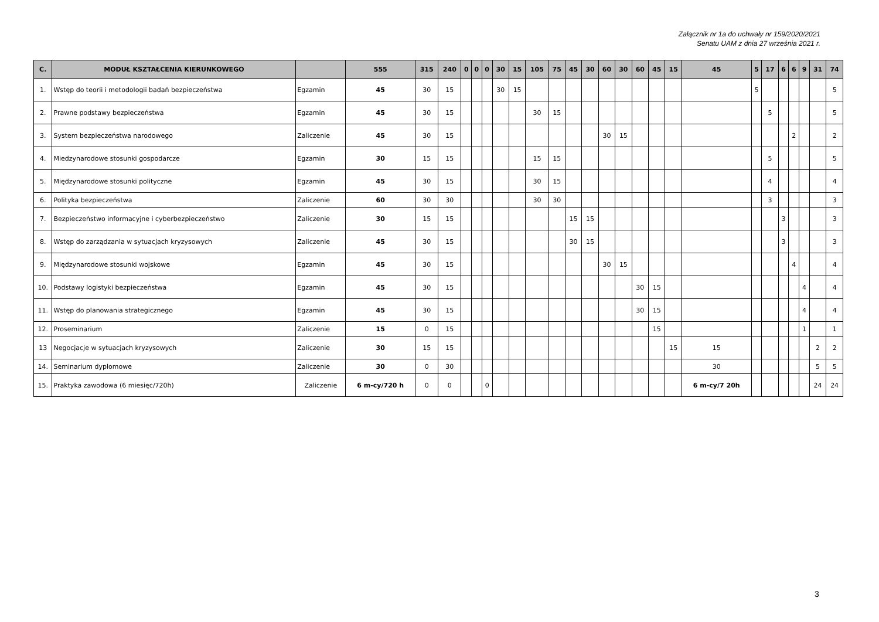Załącznik nr 1a do uchwały nr 159/2020/2021
Senatu UAM z dnia 27 września 2021 r.
| C. | MODUŁ KSZTAŁCENIA KIERUNKOWEGO | | 555 | 315 | 240 | 0 | 0 | 0 | 30 | 15 | 105 | 75 | 45 | 30 | 60 | 30 | 60 | 45 | 15 | 45 | 5 | 17 | 6 | 6 | 9 | 31 | 74 |
| --- | --- | --- | --- | --- | --- | --- | --- | --- | --- | --- | --- | --- | --- | --- | --- | --- | --- | --- | --- | --- | --- | --- | --- | --- | --- | --- | --- |
| 1. | Wstęp do teorii i metodologii badań bezpieczeństwa | Egzamin | 45 | 30 | 15 | | | | 30 | 15 | | | | | | | | | | | 5 | | | | | | 5 |
| 2. | Prawne podstawy bezpieczeństwa | Egzamin | 45 | 30 | 15 | | | | | | 30 | 15 | | | | | | | | | | 5 | | | | | 5 |
| 3. | System bezpieczeństwa narodowego | Zaliczenie | 45 | 30 | 15 | | | | | | | | | | 30 | 15 | | | | | | | | 2 | | | 2 |
| 4. | Miedzynarodowe stosunki gospodarcze | Egzamin | 30 | 15 | 15 | | | | | | 15 | 15 | | | | | | | | | | 5 | | | | | 5 |
| 5. | Międzynarodowe stosunki polityczne | Egzamin | 45 | 30 | 15 | | | | | | 30 | 15 | | | | | | | | | | 4 | | | | | 4 |
| 6. | Polityka bezpieczeństwa | Zaliczenie | 60 | 30 | 30 | | | | | | 30 | 30 | | | | | | | | | | 3 | | | | | 3 |
| 7. | Bezpieczeństwo informacyjne i cyberbezpieczeństwo | Zaliczenie | 30 | 15 | 15 | | | | | | | | 15 | 15 | | | | | | | | | 3 | | | | 3 |
| 8. | Wstęp do zarządzania w sytuacjach kryzysowych | Zaliczenie | 45 | 30 | 15 | | | | | | | | 30 | 15 | | | | | | | | | 3 | | | | 3 |
| 9. | Międzynarodowe stosunki wojskowe | Egzamin | 45 | 30 | 15 | | | | | | | | | | 30 | 15 | | | | | | | | 4 | | | 4 |
| 10. | Podstawy logistyki bezpieczeństwa | Egzamin | 45 | 30 | 15 | | | | | | | | | | | | 30 | 15 | | | | | | | 4 | | 4 |
| 11. | Wstęp do planowania strategicznego | Egzamin | 45 | 30 | 15 | | | | | | | | | | | | 30 | 15 | | | | | | | 4 | | 4 |
| 12. | Proseminarium | Zaliczenie | 15 | 0 | 15 | | | | | | | | | | | | | 15 | | | | | | | 1 | | 1 |
| 13 | Negocjacje w sytuacjach kryzysowych | Zaliczenie | 30 | 15 | 15 | | | | | | | | | | | | | | 15 | 15 | | | | | | 2 | 2 |
| 14. | Seminarium dyplomowe | Zaliczenie | 30 | 0 | 30 | | | | | | | | | | | | | | | 30 | | | | | | 5 | 5 |
| 15. | Praktyka zawodowa (6 miesięc/720h) | Zaliczenie | 6 m-cy/720 h | 0 | 0 | | | 0 | | | | | | | | | | | | 6 m-cy/7 20h | | | | | | 24 | 24 |
3